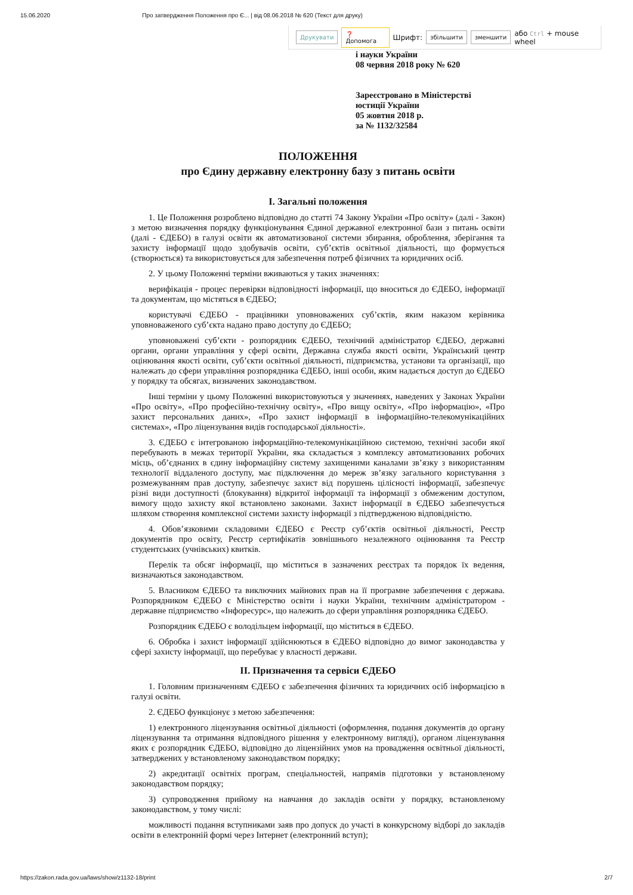15.06.2020 Про затвердження Положення про Є... | від 08.06.2018 № 620 (Текст для друку)
Друкувати ❓ Допомога Шрифт: збільшити зменшити або Ctrl + mouse wheel
і науки України
08 червня 2018 року № 620
Зареєстровано в Міністерстві
юстиції України
05 жовтня 2018 р.
за № 1132/32584
ПОЛОЖЕННЯ
про Єдину державну електронну базу з питань освіти
I. Загальні положення
1. Це Положення розроблено відповідно до статті 74 Закону України «Про освіту» (далі - Закон) з метою визначення порядку функціонування Єдиної державної електронної бази з питань освіти (далі - ЄДЕБО) в галузі освіти як автоматизованої системи збирання, оброблення, зберігання та захисту інформації щодо здобувачів освіти, суб’єктів освітньої діяльності, що формується (створюється) та використовується для забезпечення потреб фізичних та юридичних осіб.
2. У цьому Положенні терміни вживаються у таких значеннях:
верифікація - процес перевірки відповідності інформації, що вноситься до ЄДЕБО, інформації та документам, що містяться в ЄДЕБО;
користувачі ЄДЕБО - працівники уповноважених суб’єктів, яким наказом керівника уповноваженого суб’єкта надано право доступу до ЄДЕБО;
уповноважені суб’єкти - розпорядник ЄДЕБО, технічний адміністратор ЄДЕБО, державні органи, органи управління у сфері освіти, Державна служба якості освіти, Український центр оцінювання якості освіти, суб’єкти освітньої діяльності, підприємства, установи та організації, що належать до сфери управління розпорядника ЄДЕБО, інші особи, яким надається доступ до ЄДЕБО у порядку та обсягах, визначених законодавством.
Інші терміни у цьому Положенні використовуються у значеннях, наведених у Законах України «Про освіту», «Про професійно-технічну освіту», «Про вищу освіту», «Про інформацію», «Про захист персональних даних», «Про захист інформації в інформаційно-телекомунікаційних системах», «Про ліцензування видів господарської діяльності».
3. ЄДЕБО є інтегрованою інформаційно-телекомунікаційною системою, технічні засоби якої перебувають в межах території України, яка складається з комплексу автоматизованих робочих місць, об’єднаних в єдину інформаційну систему захищеними каналами зв’язку з використанням технології віддаленого доступу, має підключення до мереж зв’язку загального користування з розмежуванням прав доступу, забезпечує захист від порушень цілісності інформації, забезпечує різні види доступності (блокування) відкритої інформації та інформації з обмеженим доступом, вимогу щодо захисту якої встановлено законами. Захист інформації в ЄДЕБО забезпечується шляхом створення комплексної системи захисту інформації з підтвердженою відповідністю.
4. Обов’язковими складовими ЄДЕБО є Реєстр суб’єктів освітньої діяльності, Реєстр документів про освіту, Реєстр сертифікатів зовнішнього незалежного оцінювання та Реєстр студентських (учнівських) квитків.
Перелік та обсяг інформації, що міститься в зазначених реєстрах та порядок їх ведення, визначаються законодавством.
5. Власником ЄДЕБО та виключних майнових прав на її програмне забезпечення є держава. Розпорядником ЄДЕБО є Міністерство освіти і науки України, технічним адміністратором - державне підприємство «Інфоресурс», що належить до сфери управління розпорядника ЄДЕБО.
Розпорядник ЄДЕБО є володільцем інформації, що міститься в ЄДЕБО.
6. Обробка і захист інформації здійснюються в ЄДЕБО відповідно до вимог законодавства у сфері захисту інформації, що перебуває у власності держави.
II. Призначення та сервіси ЄДЕБО
1. Головним призначенням ЄДЕБО є забезпечення фізичних та юридичних осіб інформацією в галузі освіти.
2. ЄДЕБО функціонує з метою забезпечення:
1) електронного ліцензування освітньої діяльності (оформлення, подання документів до органу ліцензування та отримання відповідного рішення у електронному вигляді), органом ліцензування яких є розпорядник ЄДЕБО, відповідно до ліцензійних умов на провадження освітньої діяльності, затверджених у встановленому законодавством порядку;
2) акредитації освітніх програм, спеціальностей, напрямів підготовки у встановленому законодавством порядку;
3) супроводження прийому на навчання до закладів освіти у порядку, встановленому законодавством, у тому числі:
можливості подання вступниками заяв про допуск до участі в конкурсному відборі до закладів освіти в електронній формі через Інтернет (електронний вступ);
https://zakon.rada.gov.ua/laws/show/z1132-18/print 2/7